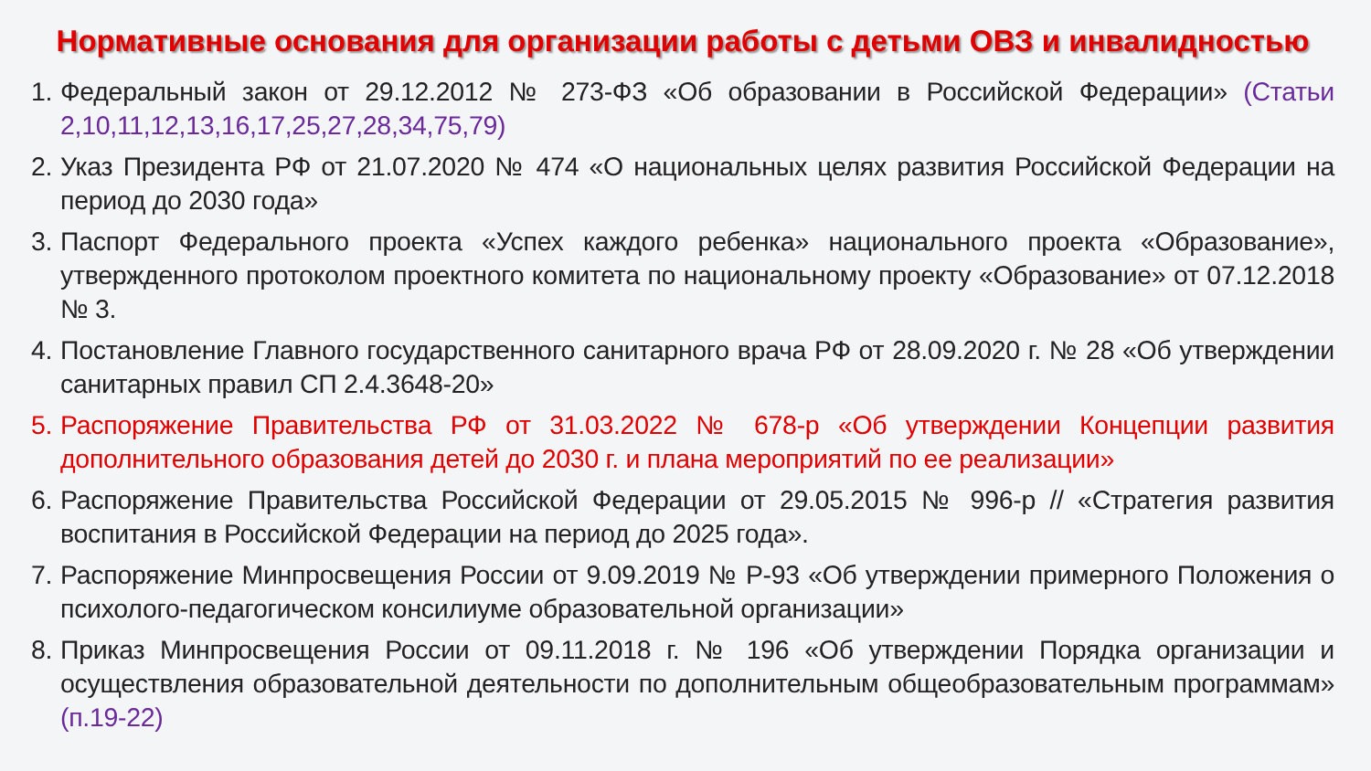Нормативные основания для организации работы с детьми ОВЗ и инвалидностью
1. Федеральный закон от 29.12.2012 № 273-ФЗ «Об образовании в Российской Федерации» (Статьи 2,10,11,12,13,16,17,25,27,28,34,75,79)
2. Указ Президента РФ от 21.07.2020 № 474 «О национальных целях развития Российской Федерации на период до 2030 года»
3. Паспорт Федерального проекта «Успех каждого ребенка» национального проекта «Образование», утвержденного протоколом проектного комитета по национальному проекту «Образование» от 07.12.2018 № 3.
4. Постановление Главного государственного санитарного врача РФ от 28.09.2020 г. № 28 «Об утверждении санитарных правил СП 2.4.3648-20»
5. Распоряжение Правительства РФ от 31.03.2022 № 678-р «Об утверждении Концепции развития дополнительного образования детей до 2030 г. и плана мероприятий по ее реализации»
6. Распоряжение Правительства Российской Федерации от 29.05.2015 № 996-р // «Стратегия развития воспитания в Российской Федерации на период до 2025 года».
7. Распоряжение Минпросвещения России от 9.09.2019 № Р-93 «Об утверждении примерного Положения о психолого-педагогическом консилиуме образовательной организации»
8. Приказ Минпросвещения России от 09.11.2018 г. № 196 «Об утверждении Порядка организации и осуществления образовательной деятельности по дополнительным общеобразовательным программам» (п.19-22)